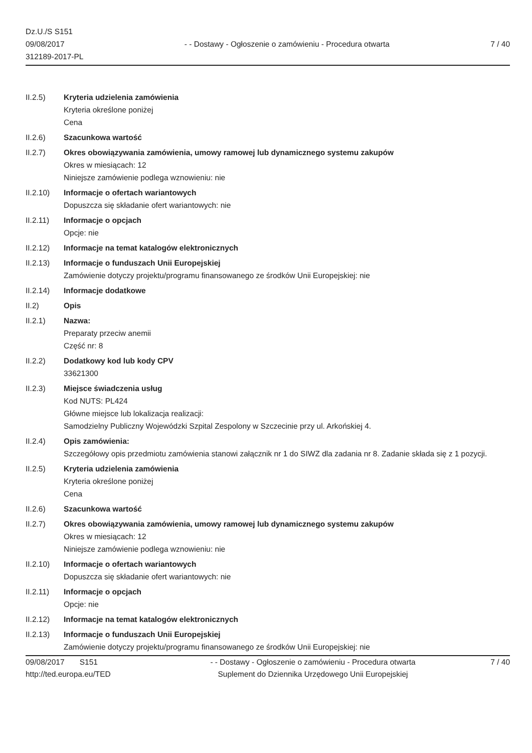Dz.U./S S151
09/08/2017
312189-2017-PL
- - Dostawy - Ogłoszenie o zamówieniu - Procedura otwarta
7 / 40
II.2.5) Kryteria udzielenia zamówienia
Kryteria określone poniżej
Cena
II.2.6) Szacunkowa wartość
II.2.7) Okres obowiązywania zamówienia, umowy ramowej lub dynamicznego systemu zakupów
Okres w miesiącach: 12
Niniejsze zamówienie podlega wznowieniu: nie
II.2.10) Informacje o ofertach wariantowych
Dopuszcza się składanie ofert wariantowych: nie
II.2.11) Informacje o opcjach
Opcje: nie
II.2.12) Informacje na temat katalogów elektronicznych
II.2.13) Informacje o funduszach Unii Europejskiej
Zamówienie dotyczy projektu/programu finansowanego ze środków Unii Europejskiej: nie
II.2.14) Informacje dodatkowe
II.2) Opis
II.2.1) Nazwa:
Preparaty przeciw anemii
Część nr: 8
II.2.2) Dodatkowy kod lub kody CPV
33621300
II.2.3) Miejsce świadczenia usług
Kod NUTS: PL424
Główne miejsce lub lokalizacja realizacji:
Samodzielny Publiczny Wojewódzki Szpital Zespolony w Szczecinie przy ul. Arkońskiej 4.
II.2.4) Opis zamówienia:
Szczegółowy opis przedmiotu zamówienia stanowi załącznik nr 1 do SIWZ dla zadania nr 8. Zadanie składa się z 1 pozycji.
II.2.5) Kryteria udzielenia zamówienia
Kryteria określone poniżej
Cena
II.2.6) Szacunkowa wartość
II.2.7) Okres obowiązywania zamówienia, umowy ramowej lub dynamicznego systemu zakupów
Okres w miesiącach: 12
Niniejsze zamówienie podlega wznowieniu: nie
II.2.10) Informacje o ofertach wariantowych
Dopuszcza się składanie ofert wariantowych: nie
II.2.11) Informacje o opcjach
Opcje: nie
II.2.12) Informacje na temat katalogów elektronicznych
II.2.13) Informacje o funduszach Unii Europejskiej
Zamówienie dotyczy projektu/programu finansowanego ze środków Unii Europejskiej: nie
09/08/2017 S151
http://ted.europa.eu/TED
- - Dostawy - Ogłoszenie o zamówieniu - Procedura otwarta
Suplement do Dziennika Urzędowego Unii Europejskiej
7 / 40